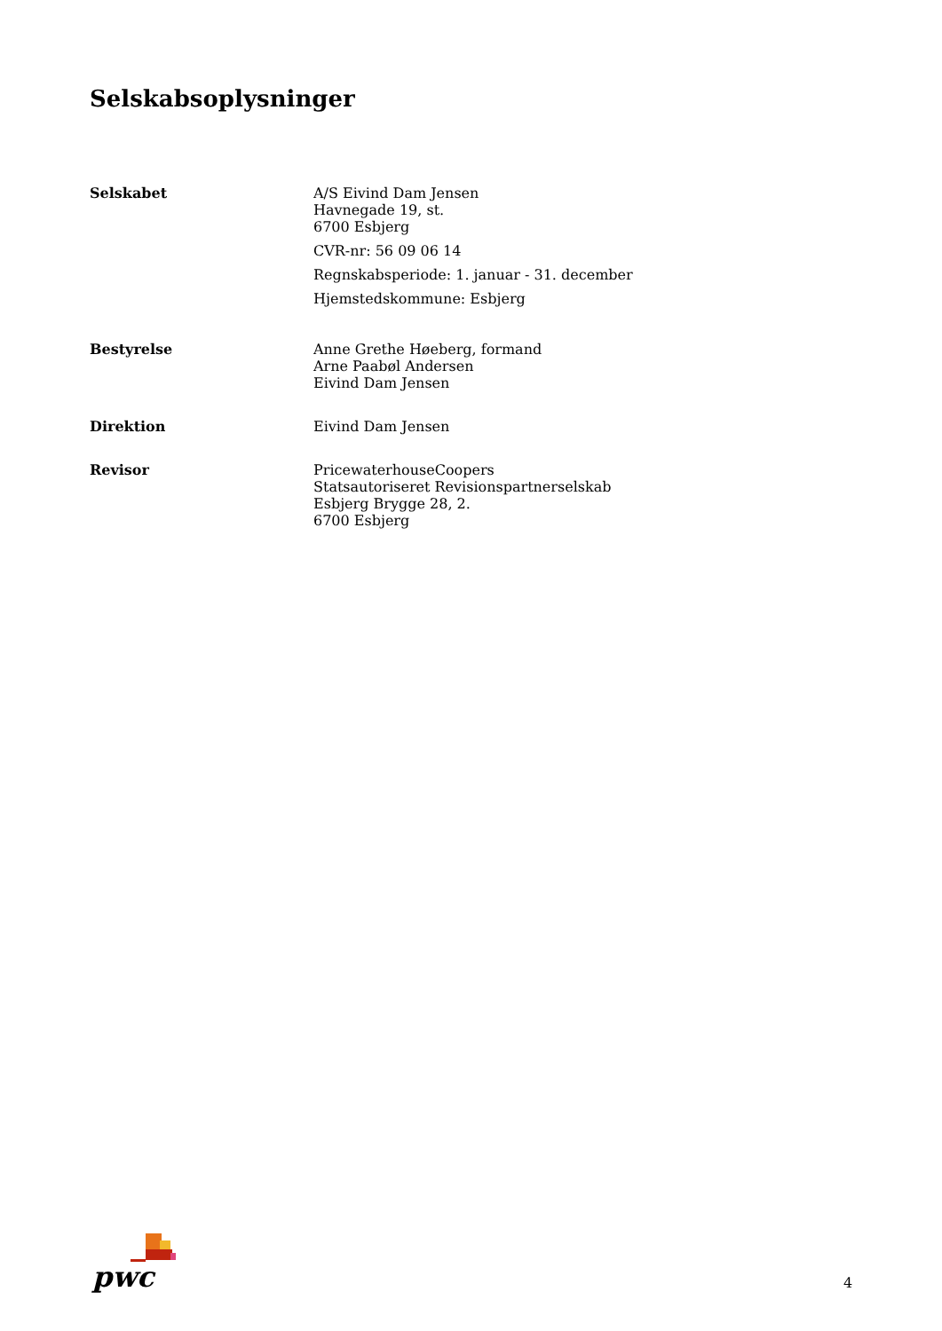Selskabsoplysninger
Selskabet A/S Eivind Dam Jensen
Havnegade 19, st.
6700 Esbjerg
CVR-nr: 56 09 06 14
Regnskabsperiode: 1. januar - 31. december
Hjemstedskommune: Esbjerg
Bestyrelse Anne Grethe Høeberg, formand
Arne Paabøl Andersen
Eivind Dam Jensen
Direktion Eivind Dam Jensen
Revisor PricewaterhouseCoopers
Statsautoriseret Revisionspartnerselskab
Esbjerg Brygge 28, 2.
6700 Esbjerg
pwc
4